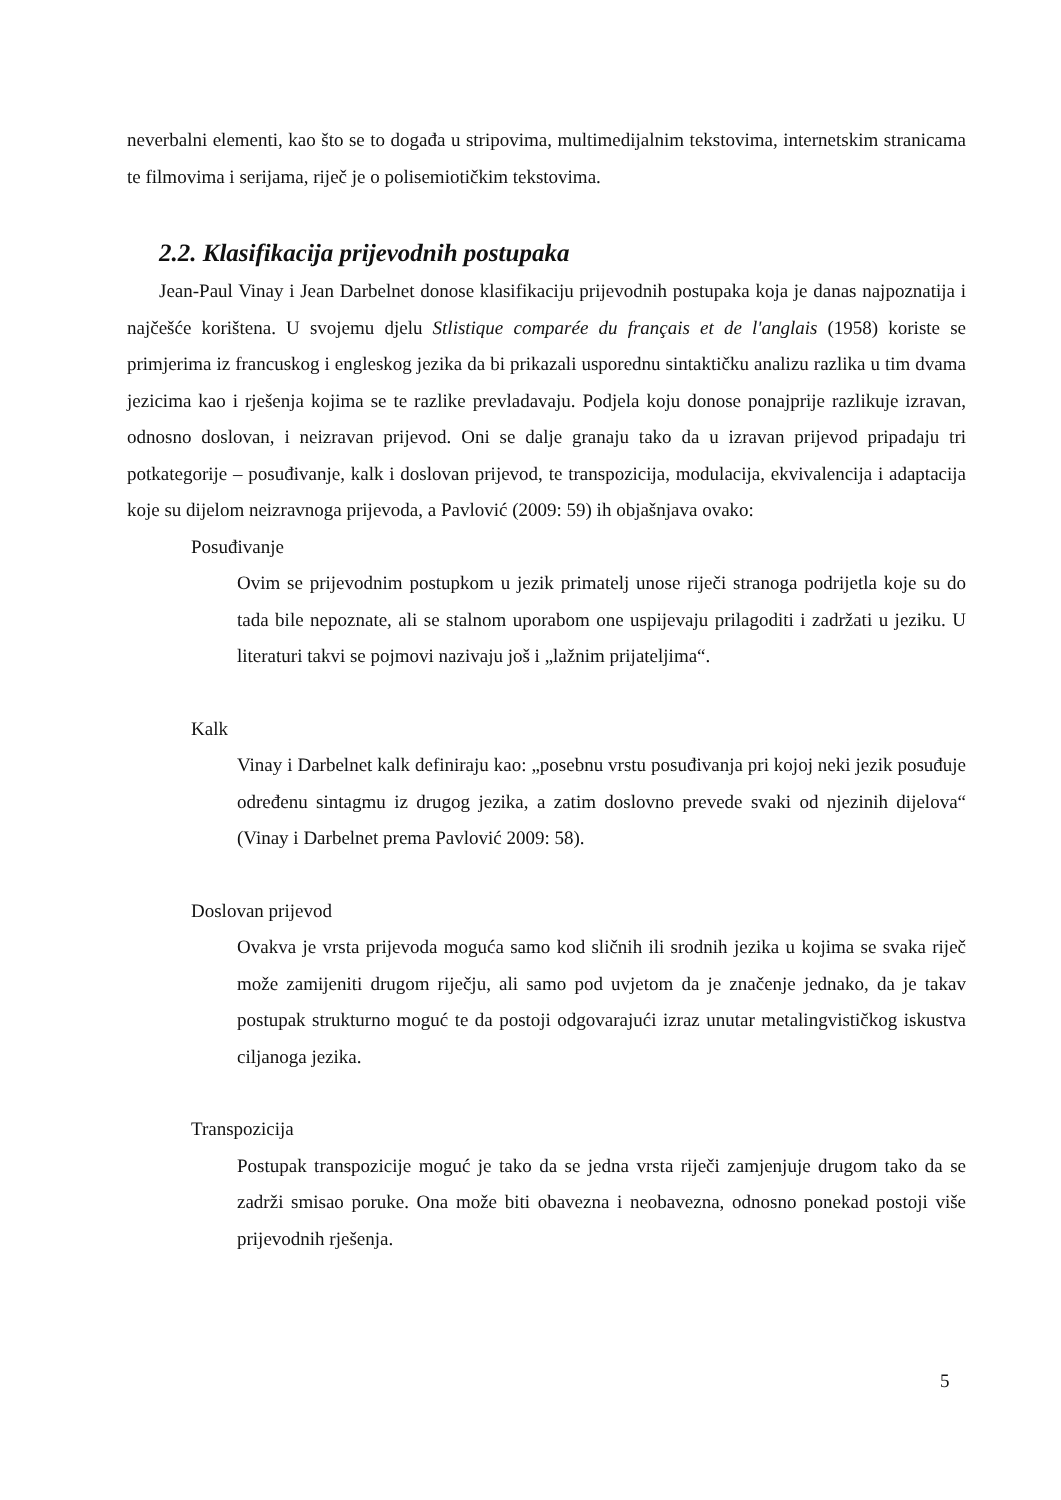neverbalni elementi, kao što se to događa u stripovima, multimedijalnim tekstovima, internetskim stranicama te filmovima i serijama, riječ je o polisemiotičkim tekstovima.
2.2. Klasifikacija prijevodnih postupaka
Jean-Paul Vinay i Jean Darbelnet donose klasifikaciju prijevodnih postupaka koja je danas najpoznatija i najčešće korištena. U svojemu djelu Stlistique comparée du français et de l'anglais (1958) koriste se primjerima iz francuskog i engleskog jezika da bi prikazali usporednu sintaktičku analizu razlika u tim dvama jezicima kao i rješenja kojima se te razlike prevladavaju. Podjela koju donose ponajprije razlikuje izravan, odnosno doslovan, i neizravan prijevod. Oni se dalje granaju tako da u izravan prijevod pripadaju tri potkategorije – posuđivanje, kalk i doslovan prijevod, te transpozicija, modulacija, ekvivalencija i adaptacija koje su dijelom neizravnoga prijevoda, a Pavlović (2009: 59) ih objašnjava ovako:
Posuđivanje
Ovim se prijevodnim postupkom u jezik primatelj unose riječi stranoga podrijetla koje su do tada bile nepoznate, ali se stalnom uporabom one uspijevaju prilagoditi i zadržati u jeziku. U literaturi takvi se pojmovi nazivaju još i „lažnim prijateljima“.
Kalk
Vinay i Darbelnet kalk definiraju kao: „posebnu vrstu posuđivanja pri kojoj neki jezik posuđuje određenu sintagmu iz drugog jezika, a zatim doslovno prevede svaki od njezinih dijelova“ (Vinay i Darbelnet prema Pavlović 2009: 58).
Doslovan prijevod
Ovakva je vrsta prijevoda moguća samo kod sličnih ili srodnih jezika u kojima se svaka riječ može zamijeniti drugom riječju, ali samo pod uvjetom da je značenje jednako, da je takav postupak strukturno moguć te da postoji odgovarajući izraz unutar metalingvističkog iskustva ciljanoga jezika.
Transpozicija
Postupak transpozicije moguć je tako da se jedna vrsta riječi zamjenjuje drugom tako da se zadrži smisao poruke. Ona može biti obavezna i neobavezna, odnosno ponekad postoji više prijevodnih rješenja.
5